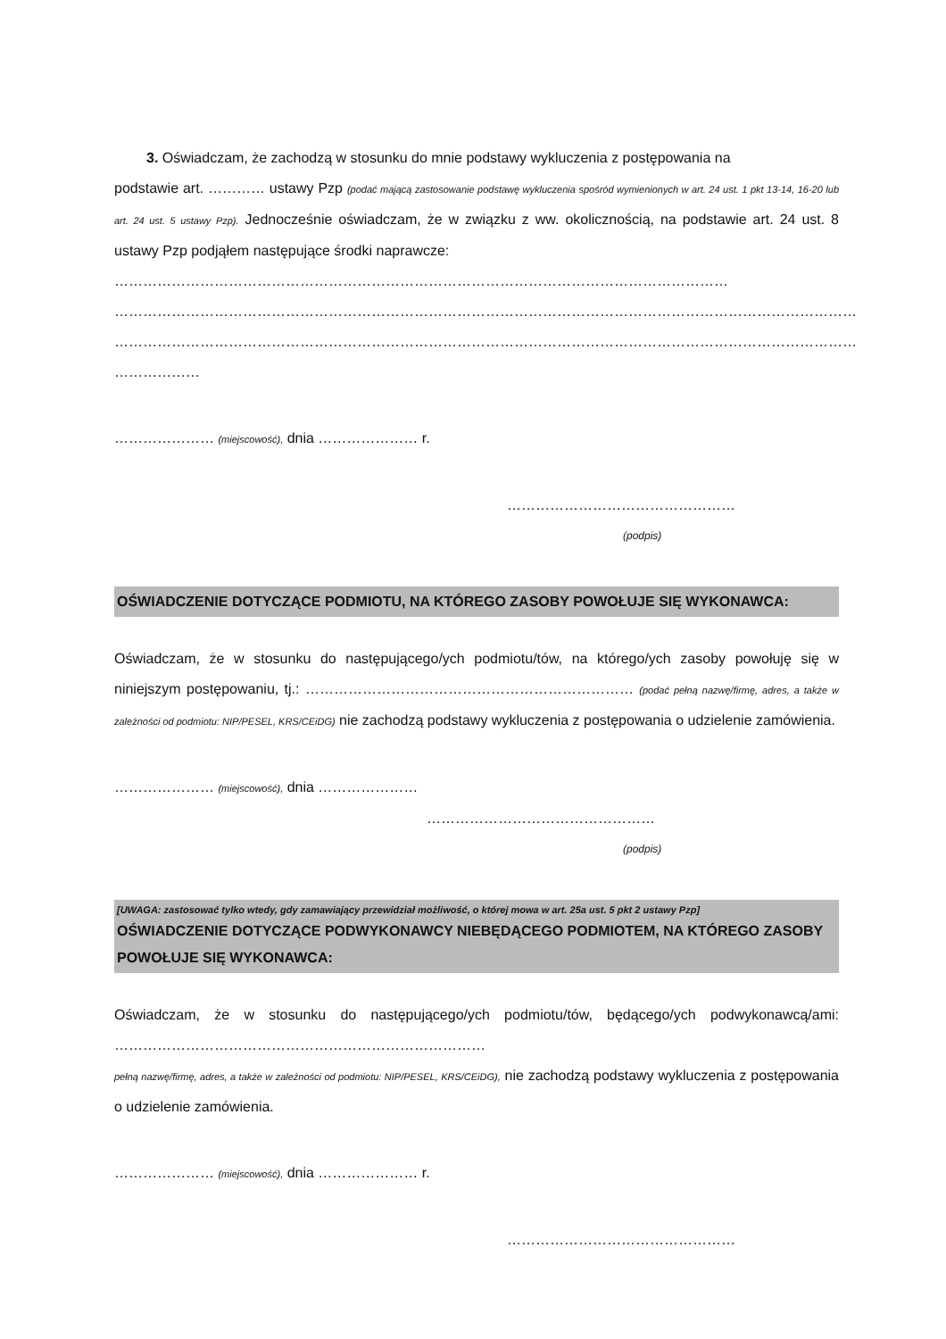3. Oświadczam, że zachodzą w stosunku do mnie podstawy wykluczenia z postępowania na
podstawie art. ………… ustawy Pzp (podać mającą zastosowanie podstawę wykluczenia spośród wymienionych w art. 24 ust. 1 pkt 13-14, 16-20 lub art. 24 ust. 5 ustawy Pzp). Jednocześnie oświadczam, że w związku z ww. okolicznością, na podstawie art. 24 ust. 8 ustawy Pzp podjąłem następujące środki naprawcze:
…………………………………………………………………………………………………………………
…………………………………………………………………………………………………………………………………………
…………………………………………………………………………………………………………………………………………
………………
………………… (miejscowość), dnia ………………… r.
…………………………………………
(podpis)
OŚWIADCZENIE DOTYCZĄCE PODMIOTU, NA KTÓREGO ZASOBY POWOŁUJE SIĘ WYKONAWCA:
Oświadczam, że w stosunku do następującego/ych podmiotu/tów, na którego/ych zasoby powołuję się w niniejszym postępowaniu, tj.: …………………………………………………………… (podać pełną nazwę/firmę, adres, a także w zależności od podmiotu: NIP/PESEL, KRS/CEiDG) nie zachodzą podstawy wykluczenia z postępowania o udzielenie zamówienia.
………………… (miejscowość), dnia …………………
…………………………………………
(podpis)
[UWAGA: zastosować tylko wtedy, gdy zamawiający przewidział możliwość, o której mowa w art. 25a ust. 5 pkt 2 ustawy Pzp]
OŚWIADCZENIE DOTYCZĄCE PODWYKONAWCY NIEBĘDĄCEGO PODMIOTEM, NA KTÓREGO ZASOBY POWOŁUJE SIĘ WYKONAWCA:
Oświadczam, że w stosunku do następującego/ych podmiotu/tów, będącego/ych podwykonawcą/ami: ……………………………………………………………………
pełną nazwę/firmę, adres, a także w zależności od podmiotu: NIP/PESEL, KRS/CEiDG), nie zachodzą podstawy wykluczenia z postępowania o udzielenie zamówienia.
………………… (miejscowość), dnia ………………… r.
…………………………………………